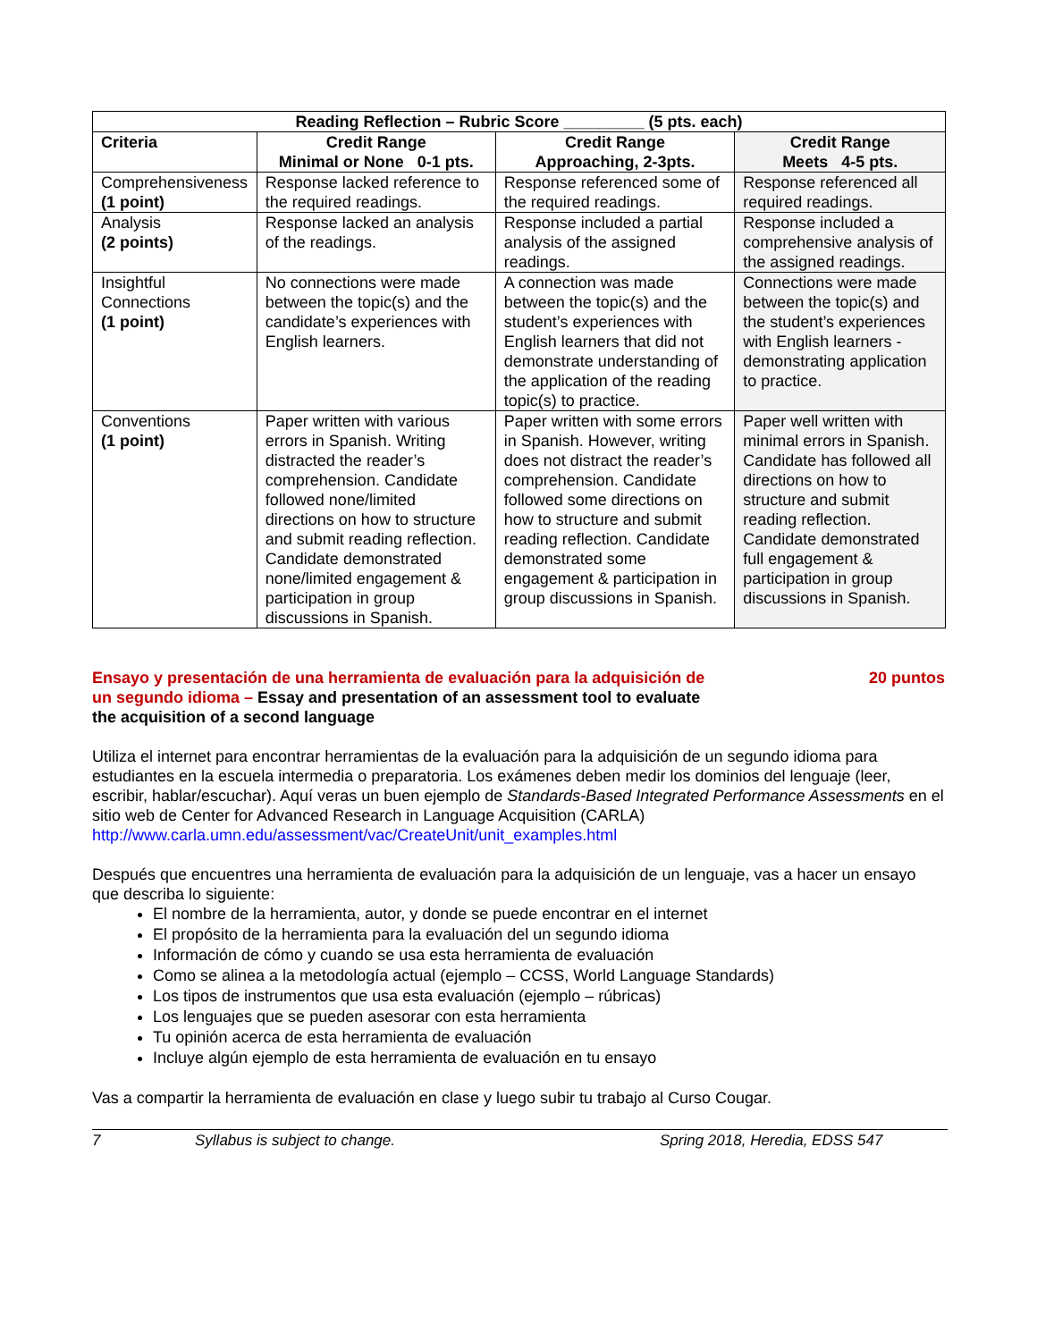| Reading Reflection – Rubric Score _________ (5 pts. each) | | | |
| --- | --- | --- | --- |
| Criteria | Credit Range Minimal or None 0-1 pts. | Credit Range Approaching, 2-3pts. | Credit Range Meets 4-5 pts. |
| Comprehensiveness (1 point) | Response lacked reference to the required readings. | Response referenced some of the required readings. | Response referenced all required readings. |
| Analysis (2 points) | Response lacked an analysis of the readings. | Response included a partial analysis of the assigned readings. | Response included a comprehensive analysis of the assigned readings. |
| Insightful Connections (1 point) | No connections were made between the topic(s) and the candidate’s experiences with English learners. | A connection was made between the topic(s) and the student’s experiences with English learners that did not demonstrate understanding of the application of the reading topic(s) to practice. | Connections were made between the topic(s) and the student’s experiences with English learners - demonstrating application to practice. |
| Conventions (1 point) | Paper written with various errors in Spanish. Writing distracted the reader’s comprehension. Candidate followed none/limited directions on how to structure and submit reading reflection. Candidate demonstrated none/limited engagement & participation in group discussions in Spanish. | Paper written with some errors in Spanish. However, writing does not distract the reader’s comprehension. Candidate followed some directions on how to structure and submit reading reflection. Candidate demonstrated some engagement & participation in group discussions in Spanish. | Paper well written with minimal errors in Spanish. Candidate has followed all directions on how to structure and submit reading reflection. Candidate demonstrated full engagement & participation in group discussions in Spanish. |
Ensayo y presentación de una herramienta de evaluación para la adquisición de un segundo idioma – Essay and presentation of an assessment tool to evaluate the acquisition of a second language 20 puntos
Utiliza el internet para encontrar herramientas de la evaluación para la adquisición de un segundo idioma para estudiantes en la escuela intermedia o preparatoria. Los exámenes deben medir los dominios del lenguaje (leer, escribir, hablar/escuchar). Aquí veras un buen ejemplo de Standards-Based Integrated Performance Assessments en el sitio web de Center for Advanced Research in Language Acquisition (CARLA) http://www.carla.umn.edu/assessment/vac/CreateUnit/unit_examples.html
Después que encuentres una herramienta de evaluación para la adquisición de un lenguaje, vas a hacer un ensayo que describa lo siguiente:
El nombre de la herramienta, autor, y donde se puede encontrar en el internet
El propósito de la herramienta para la evaluación del un segundo idioma
Información de cómo y cuando se usa esta herramienta de evaluación
Como se alinea a la metodología actual (ejemplo – CCSS, World Language Standards)
Los tipos de instrumentos que usa esta evaluación (ejemplo – rúbricas)
Los lenguajes que se pueden asesorar con esta herramienta
Tu opinión acerca de esta herramienta de evaluación
Incluye algún ejemplo de esta herramienta de evaluación en tu ensayo
Vas a compartir la herramienta de evaluación en clase y luego subir tu trabajo al Curso Cougar.
7 Syllabus is subject to change. Spring 2018, Heredia, EDSS 547